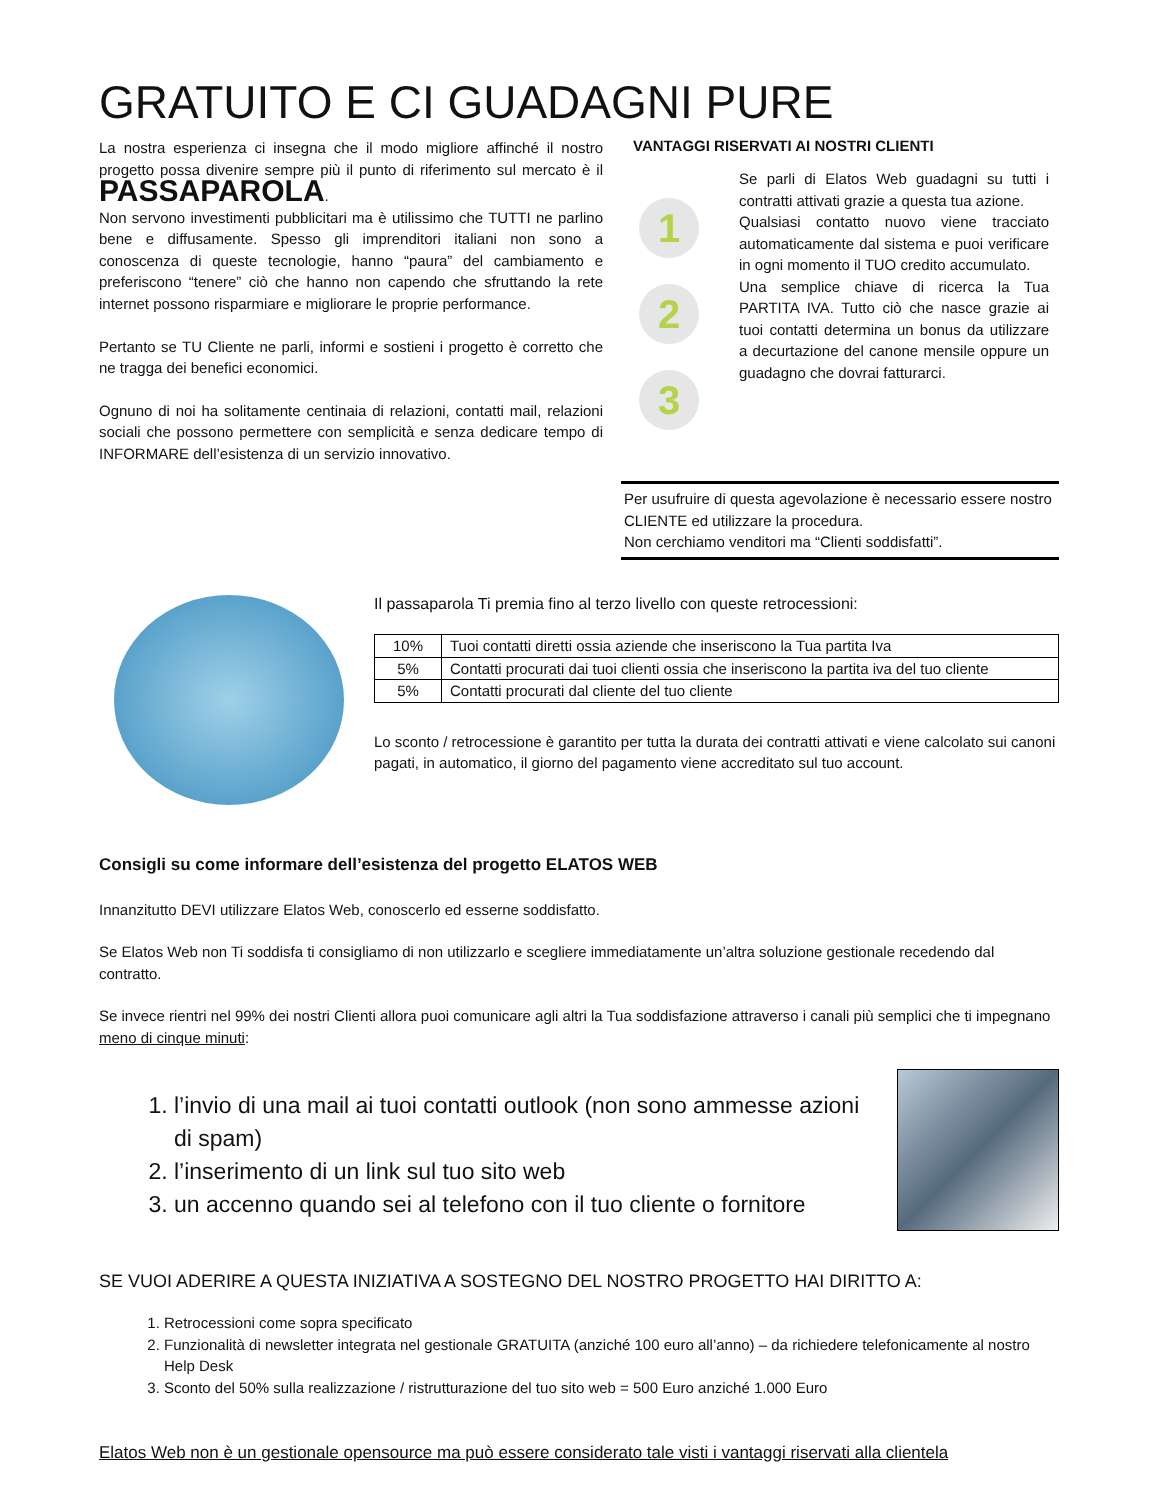GRATUITO E CI GUADAGNI PURE
La nostra esperienza ci insegna che il modo migliore affinché il nostro progetto possa divenire sempre più il punto di riferimento sul mercato è il PASSAPAROLA.
Non servono investimenti pubblicitari ma è utilissimo che TUTTI ne parlino bene e diffusamente. Spesso gli imprenditori italiani non sono a conoscenza di queste tecnologie, hanno “paura” del cambiamento e preferiscono “tenere” ciò che hanno non capendo che sfruttando la rete internet possono risparmiare e migliorare le proprie performance.
Pertanto se TU Cliente ne parli, informi e sostieni i progetto è corretto che ne tragga dei benefici economici.
Ognuno di noi ha solitamente centinaia di relazioni, contatti mail, relazioni sociali che possono permettere con semplicità e senza dedicare tempo di INFORMARE dell’esistenza di un servizio innovativo.
VANTAGGI RISERVATI AI NOSTRI CLIENTI
1
2
3
Se parli di Elatos Web guadagni su tutti i contratti attivati grazie a questa tua azione.
Qualsiasi contatto nuovo viene tracciato automaticamente dal sistema e puoi verificare in ogni momento il TUO credito accumulato.
Una semplice chiave di ricerca la Tua PARTITA IVA. Tutto ciò che nasce grazie ai tuoi contatti determina un bonus da utilizzare a decurtazione del canone mensile oppure un guadagno che dovrai fatturarci.
Per usufruire di questa agevolazione è necessario essere nostro CLIENTE ed utilizzare la procedura.
Non cerchiamo venditori ma “Clienti soddisfatti”.
Il passaparola Ti premia fino al terzo livello con queste retrocessioni:
| 10% | Tuoi contatti diretti ossia aziende che inseriscono la Tua partita Iva |
| 5% | Contatti procurati dai tuoi clienti ossia che inseriscono la partita iva del tuo cliente |
| 5% | Contatti procurati dal cliente del tuo cliente |
Lo sconto / retrocessione è garantito per tutta la durata dei contratti attivati e viene calcolato sui canoni pagati, in automatico, il giorno del pagamento viene accreditato sul tuo account.
Consigli su come informare dell’esistenza del progetto ELATOS WEB
Innanzitutto DEVI utilizzare Elatos Web, conoscerlo ed esserne soddisfatto.
Se Elatos Web non Ti soddisfa ti consigliamo di non utilizzarlo e scegliere immediatamente un’altra soluzione gestionale recedendo dal contratto.
Se invece rientri nel 99% dei nostri Clienti allora puoi comunicare agli altri la Tua soddisfazione attraverso i canali più semplici che ti impegnano meno di cinque minuti:
1. l’invio di una mail ai tuoi contatti outlook (non sono ammesse azioni di spam)
2. l’inserimento di un link sul tuo sito web
3. un accenno quando sei al telefono con il tuo cliente o fornitore
SE VUOI ADERIRE A QUESTA INIZIATIVA A SOSTEGNO DEL NOSTRO PROGETTO HAI DIRITTO A:
1. Retrocessioni come sopra specificato
2. Funzionalità di newsletter integrata nel gestionale GRATUITA (anziché 100 euro all’anno) – da richiedere telefonicamente al nostro Help Desk
3. Sconto del 50% sulla realizzazione / ristrutturazione del tuo sito web = 500 Euro anziché 1.000 Euro
Elatos Web non è un gestionale opensource ma può essere considerato tale visti i vantaggi riservati alla clientela